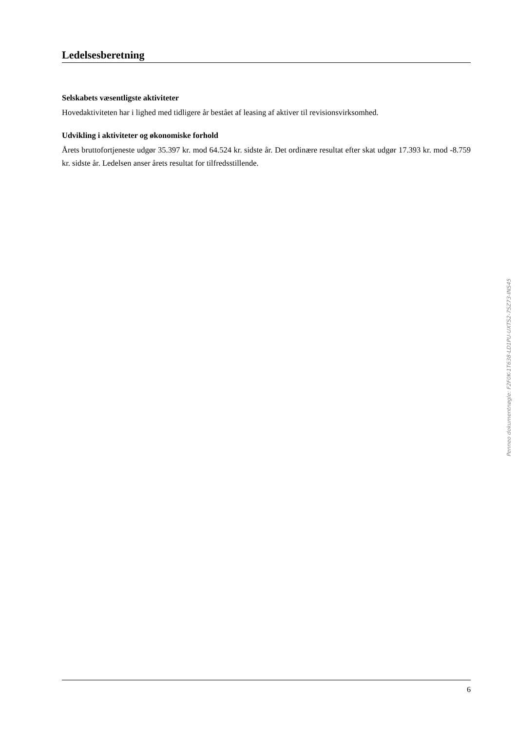Ledelsesberetning
Selskabets væsentligste aktiviteter
Hovedaktiviteten har i lighed med tidligere år bestået af leasing af aktiver til revisionsvirksomhed.
Udvikling i aktiviteter og økonomiske forhold
Årets bruttofortjeneste udgør 35.397 kr. mod 64.524 kr. sidste år. Det ordinære resultat efter skat udgør 17.393 kr. mod -8.759 kr. sidste år. Ledelsen anser årets resultat for tilfredsstillende.
Penneo dokumentnøgle: F2F0K-1T638-LD1PU-UXTS2-7SZ73-INS45
6